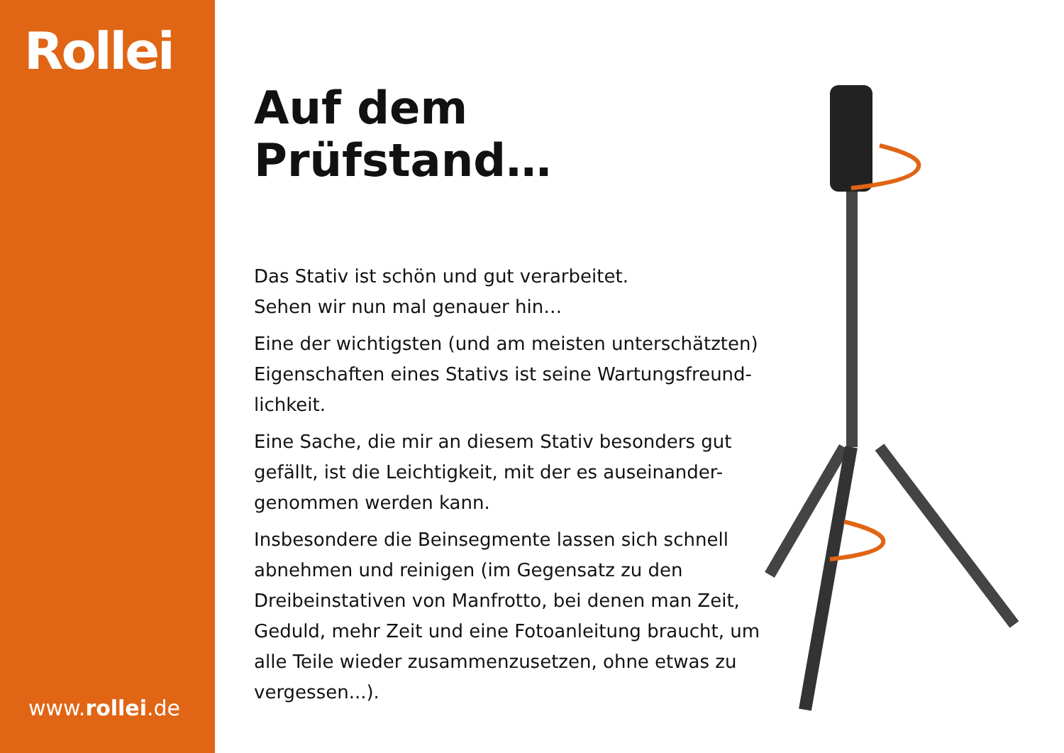Rollei
www.rollei.de
Auf dem Prüfstand…
Das Stativ ist schön und gut verarbeitet.
Sehen wir nun mal genauer hin…
Eine der wichtigsten (und am meisten unterschätzten) Eigenschaften eines Stativs ist seine Wartungsfreund-lichkeit.
Eine Sache, die mir an diesem Stativ besonders gut gefällt, ist die Leichtigkeit, mit der es auseinander-genommen werden kann.
Insbesondere die Beinsegmente lassen sich schnell abnehmen und reinigen (im Gegensatz zu den Dreibeinstativen von Manfrotto, bei denen man Zeit, Geduld, mehr Zeit und eine Fotoanleitung braucht, um alle Teile wieder zusammenzusetzen, ohne etwas zu vergessen...).